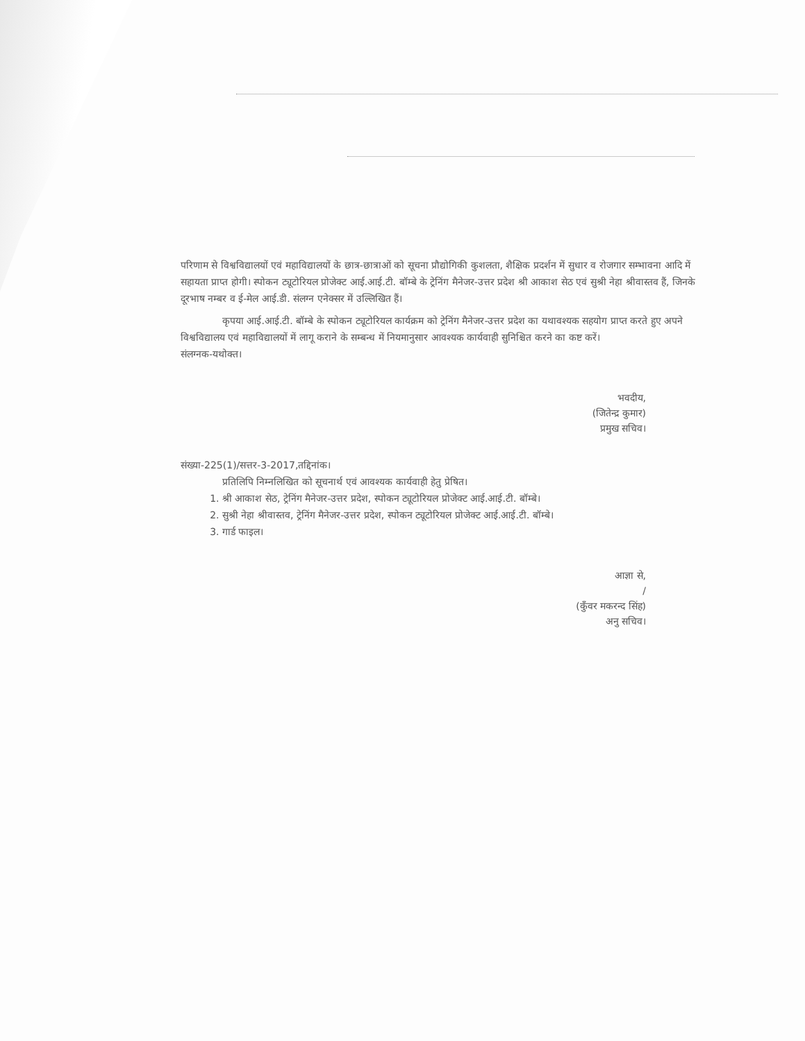परिणाम से विश्वविद्यालयों एवं महाविद्यालयों के छात्र-छात्राओं को सूचना प्रौद्योगिकी कुशलता, शैक्षिक प्रदर्शन में सुधार व रोजगार सम्भावना आदि में सहायता प्राप्त होगी। स्पोकन ट्यूटोरियल प्रोजेक्ट आई.आई.टी. बॉम्बे के ट्रेनिंग मैनेजर-उत्तर प्रदेश श्री आकाश सेठ एवं सुश्री नेहा श्रीवास्तव हैं, जिनके दूरभाष नम्बर व ई-मेल आई.डी. संलग्न एनेक्सर में उल्लिखित हैं।
कृपया आई.आई.टी. बॉम्बे के स्पोकन ट्यूटोरियल कार्यक्रम को ट्रेनिंग मैनेजर-उत्तर प्रदेश का यथावश्यक सहयोग प्राप्त करते हुए अपने विश्वविद्यालय एवं महाविद्यालयों में लागू कराने के सम्बन्ध में नियमानुसार आवश्यक कार्यवाही सुनिश्चित करने का कष्ट करें।
संलग्नक-यथोक्त।
भवदीय,
(जितेन्द्र कुमार)
प्रमुख सचिव।
संख्या-225(1)/सत्तर-3-2017,तद्दिनांक।
प्रतिलिपि निम्नलिखित को सूचनार्थ एवं आवश्यक कार्यवाही हेतु प्रेषित।
1. श्री आकाश सेठ, ट्रेनिंग मैनेजर-उत्तर प्रदेश, स्पोकन ट्यूटोरियल प्रोजेक्ट आई.आई.टी. बॉम्बे।
2. सुश्री नेहा श्रीवास्तव, ट्रेनिंग मैनेजर-उत्तर प्रदेश, स्पोकन ट्यूटोरियल प्रोजेक्ट आई.आई.टी. बॉम्बे।
3. गार्ड फाइल।
आज्ञा से,
/
(कुँवर मकरन्द सिंह)
अनु सचिव।